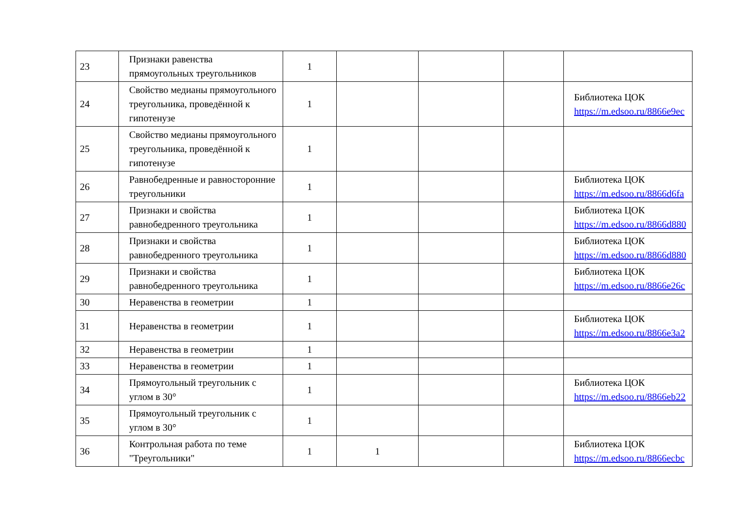| 23 | Признаки равенства прямоугольных треугольников | 1 | | | | |
| 24 | Свойство медианы прямоугольного треугольника, проведённой к гипотенузе | 1 | | | | Библиотека ЦОК https://m.edsoo.ru/8866e9ec |
| 25 | Свойство медианы прямоугольного треугольника, проведённой к гипотенузе | 1 | | | | |
| 26 | Равнобедренные и равносторонние треугольники | 1 | | | | Библиотека ЦОК https://m.edsoo.ru/8866d6fa |
| 27 | Признаки и свойства равнобедренного треугольника | 1 | | | | Библиотека ЦОК https://m.edsoo.ru/8866d880 |
| 28 | Признаки и свойства равнобедренного треугольника | 1 | | | | Библиотека ЦОК https://m.edsoo.ru/8866d880 |
| 29 | Признаки и свойства равнобедренного треугольника | 1 | | | | Библиотека ЦОК https://m.edsoo.ru/8866e26c |
| 30 | Неравенства в геометрии | 1 | | | | |
| 31 | Неравенства в геометрии | 1 | | | | Библиотека ЦОК https://m.edsoo.ru/8866e3a2 |
| 32 | Неравенства в геометрии | 1 | | | | |
| 33 | Неравенства в геометрии | 1 | | | | |
| 34 | Прямоугольный треугольник с углом в 30° | 1 | | | | Библиотека ЦОК https://m.edsoo.ru/8866eb22 |
| 35 | Прямоугольный треугольник с углом в 30° | 1 | | | | |
| 36 | Контрольная работа по теме "Треугольники" | 1 | 1 | | | Библиотека ЦОК https://m.edsoo.ru/8866ecbc |